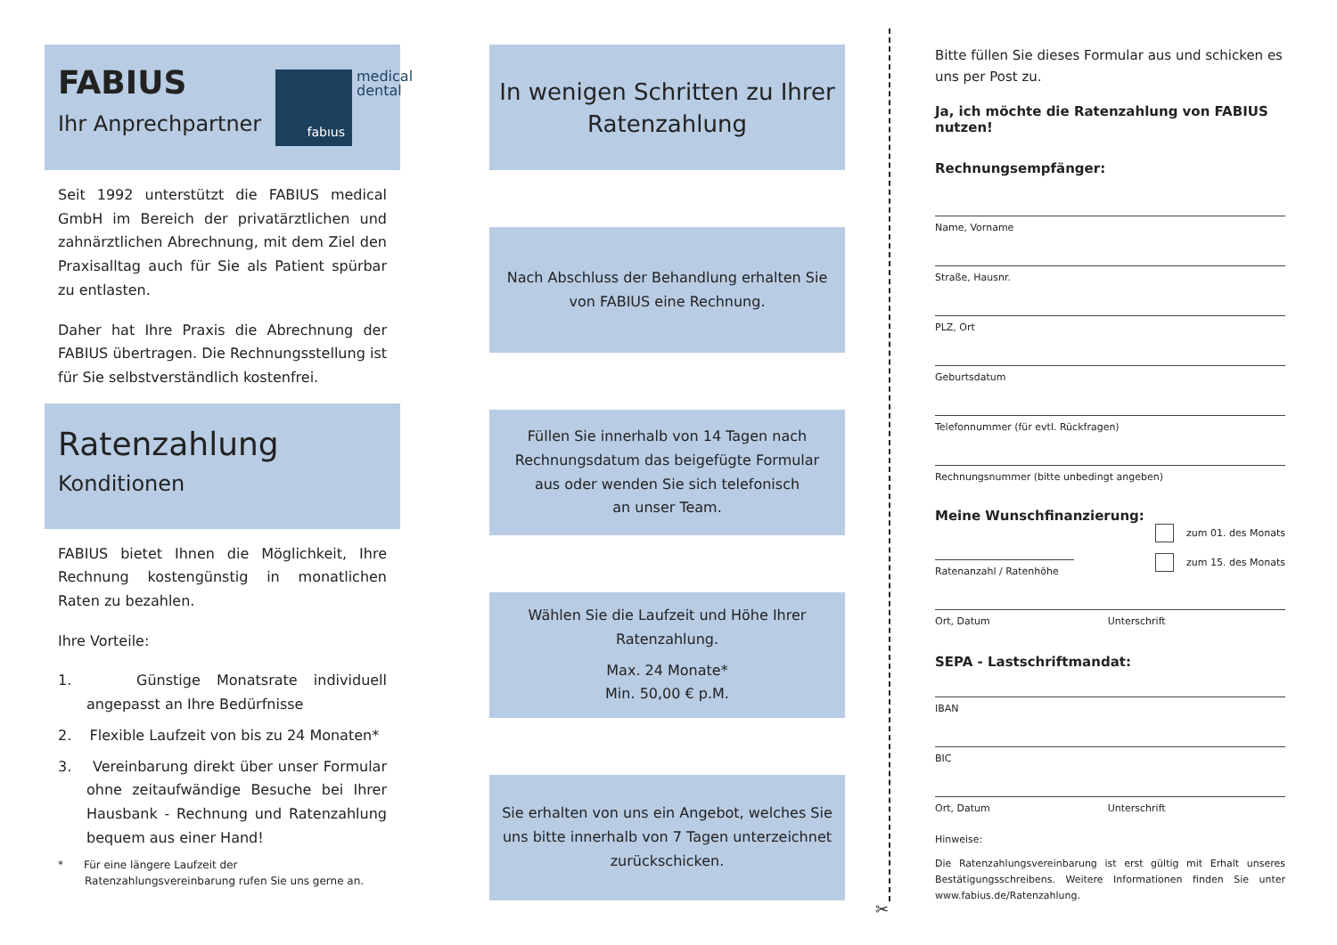FABIUS
Ihr Anprechpartner
fabıus
medical
dental
Seit 1992 unterstützt die FABIUS medical GmbH im Bereich der privatärztlichen und zahnärztlichen Abrechnung, mit dem Ziel den Praxisalltag auch für Sie als Patient spürbar zu entlasten.
Daher hat Ihre Praxis die Abrechnung der FABIUS übertragen. Die Rechnungsstellung ist für Sie selbstverständlich kostenfrei.
Ratenzahlung
Konditionen
FABIUS bietet Ihnen die Möglichkeit, Ihre Rechnung kostengünstig in monatlichen Raten zu bezahlen.
Ihre Vorteile:
1. Günstige Monatsrate individuell angepasst an Ihre Bedürfnisse
2. Flexible Laufzeit von bis zu 24 Monaten*
3. Vereinbarung direkt über unser Formular ohne zeitaufwändige Besuche bei Ihrer Hausbank - Rechnung und Ratenzahlung bequem aus einer Hand!
* Für eine längere Laufzeit der Ratenzahlungsvereinbarung rufen Sie uns gerne an.
In wenigen Schritten zu Ihrer Ratenzahlung
Nach Abschluss der Behandlung erhalten Sie
von FABIUS eine Rechnung.
Füllen Sie innerhalb von 14 Tagen nach
Rechnungsdatum das beigefügte Formular
aus oder wenden Sie sich telefonisch
an unser Team.
Wählen Sie die Laufzeit und Höhe Ihrer
Ratenzahlung.
Max. 24 Monate*
Min. 50,00 € p.M.
Sie erhalten von uns ein Angebot, welches Sie
uns bitte innerhalb von 7 Tagen unterzeichnet
zurückschicken.
✂
Bitte füllen Sie dieses Formular aus und schicken es uns per Post zu.
Ja, ich möchte die Ratenzahlung von FABIUS nutzen!
Rechnungsempfänger:
Name, Vorname
Straße, Hausnr.
PLZ, Ort
Geburtsdatum
Telefonnummer (für evtl. Rückfragen)
Rechnungsnummer (bitte unbedingt angeben)
Meine Wunschfinanzierung:
Ratenanzahl / Ratenhöhe
zum 01. des Monats
zum 15. des Monats
Ort, Datum Unterschrift
SEPA - Lastschriftmandat:
IBAN
BIC
Ort, Datum Unterschrift
Hinweise:
Die Ratenzahlungsvereinbarung ist erst gültig mit Erhalt unseres Bestätigungsschreibens. Weitere Informationen finden Sie unter www.fabius.de/Ratenzahlung.